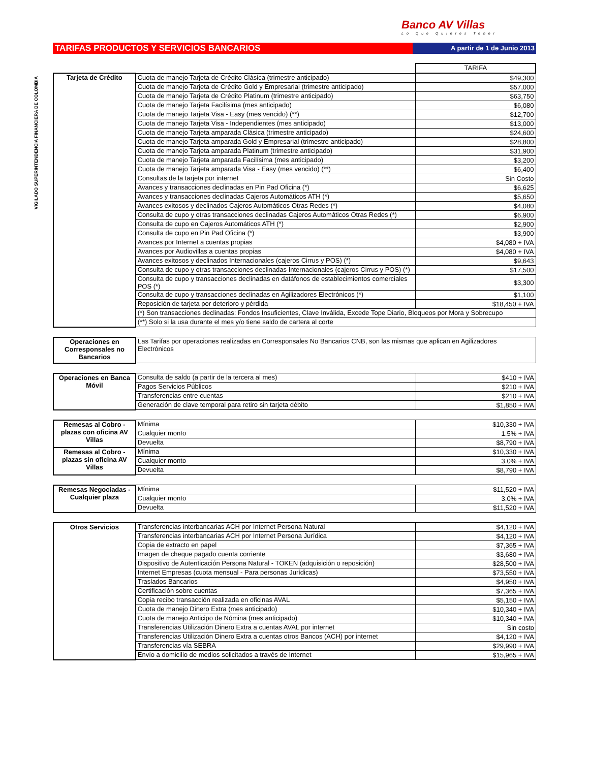Banco AV Villas
Lo Que Quieres Tener
VIGILADO SUPERINTENDENCIA FINANCIERA DE COLOMBIA
TARIFAS PRODUCTOS Y SERVICIOS BANCARIOS
A partir de 1 de Junio 2013
| | | TARIFA |
| Tarjeta de Crédito | Cuota de manejo Tarjeta de Crédito Clásica (trimestre anticipado) | $49,300 |
| | Cuota de manejo Tarjeta de Crédito Gold y Empresarial (trimestre anticipado) | $57,000 |
| | Cuota de manejo Tarjeta de Crédito Platinum (trimestre anticipado) | $63,750 |
| | Cuota de manejo Tarjeta Facilísima (mes anticipado) | $6,080 |
| | Cuota de manejo Tarjeta Visa - Easy (mes vencido) (**) | $12,700 |
| | Cuota de manejo Tarjeta Visa - Independientes (mes anticipado) | $13,000 |
| | Cuota de manejo Tarjeta amparada Clásica (trimestre anticipado) | $24,600 |
| | Cuota de manejo Tarjeta amparada Gold y Empresarial (trimestre anticipado) | $28,800 |
| | Cuota de manejo Tarjeta amparada Platinum (trimestre anticipado) | $31,900 |
| | Cuota de manejo Tarjeta amparada Facilísima (mes anticipado) | $3,200 |
| | Cuota de manejo Tarjeta amparada Visa - Easy (mes vencido) (**) | $6,400 |
| | Consultas de la tarjeta por internet | Sin Costo |
| | Avances y transacciones declinadas en Pin Pad Oficina (*) | $6,625 |
| | Avances y transacciones declinadas Cajeros Automáticos ATH (*) | $5,650 |
| | Avances exitosos y declinados Cajeros Automáticos Otras Redes (*) | $4,080 |
| | Consulta de cupo y otras transacciones declinadas Cajeros Automáticos Otras Redes (*) | $6,900 |
| | Consulta de cupo en Cajeros Automáticos ATH (*) | $2,900 |
| | Consulta de cupo en Pin Pad Oficina (*) | $3,900 |
| | Avances por Internet a cuentas propias | $4,080 + IVA |
| | Avances por Audiovillas a cuentas propias | $4,080 + IVA |
| | Avances exitosos y declinados Internacionales (cajeros Cirrus y POS) (*) | $9,643 |
| | Consulta de cupo y otras transacciones declinadas Internacionales (cajeros Cirrus y POS) (*) | $17,500 |
| | Consulta de cupo y transacciones declinadas en datáfonos de establecimientos comerciales POS (*) | $3,300 |
| | Consulta de cupo y transacciones declinadas en Agilizadores Electrónicos (*) | $1,100 |
| | Reposición de tarjeta por deterioro y pérdida | $18,450 + IVA |
| | (*) Son transacciones declinadas: Fondos Insuficientes, Clave Inválida, Excede Tope Diario, Bloqueos por Mora y Sobrecupo | |
| | (**) Solo si la usa durante el mes y/o tiene saldo de cartera al corte | |
| Operaciones en Corresponsales no Bancarios | Las Tarifas por operaciones realizadas en Corresponsales No Bancarios CNB, son las mismas que aplican en Agilizadores Electrónicos |
| Operaciones en Banca Móvil | Consulta de saldo (a partir de la tercera al mes) | $410 + IVA |
| | Pagos Servicios Públicos | $210 + IVA |
| | Transferencias entre cuentas | $210 + IVA |
| | Generación de clave temporal para retiro sin tarjeta débito | $1,850 + IVA |
| Remesas al Cobro - plazas con oficina AV Villas | Mínima | $10,330 + IVA |
| | Cualquier monto | 1.5% + IVA |
| | Devuelta | $8,790 + IVA |
| Remesas al Cobro - plazas sin oficina AV Villas | Mínima | $10,330 + IVA |
| | Cualquier monto | 3.0% + IVA |
| | Devuelta | $8,790 + IVA |
| Remesas Negociadas - Cualquier plaza | Mínima | $11,520 + IVA |
| | Cualquier monto | 3.0% + IVA |
| | Devuelta | $11,520 + IVA |
| Otros Servicios | Transferencias interbancarias ACH por Internet Persona Natural | $4,120 + IVA |
| | Transferencias interbancarias ACH por Internet Persona Jurídica | $4,120 + IVA |
| | Copia de extracto en papel | $7,365 + IVA |
| | Imagen de cheque pagado cuenta corriente | $3,680 + IVA |
| | Dispositivo de Autenticación Persona Natural - TOKEN (adquisición o reposición) | $28,500 + IVA |
| | Internet Empresas (cuota mensual - Para personas Jurídicas) | $73,550 + IVA |
| | Traslados Bancarios | $4,950 + IVA |
| | Certificación sobre cuentas | $7,365 + IVA |
| | Copia recibo transacción realizada en oficinas AVAL | $5,150 + IVA |
| | Cuota de manejo Dinero Extra (mes anticipado) | $10,340 + IVA |
| | Cuota de manejo Anticipo de Nómina (mes anticipado) | $10,340 + IVA |
| | Transferencias Utilización Dinero Extra a cuentas AVAL por internet | Sin costo |
| | Transferencias Utilización Dinero Extra a cuentas otros Bancos (ACH) por internet | $4,120 + IVA |
| | Transferencias vía SEBRA | $29,990 + IVA |
| | Envío a domicilio de medios solicitados a través de Internet | $15,965 + IVA |